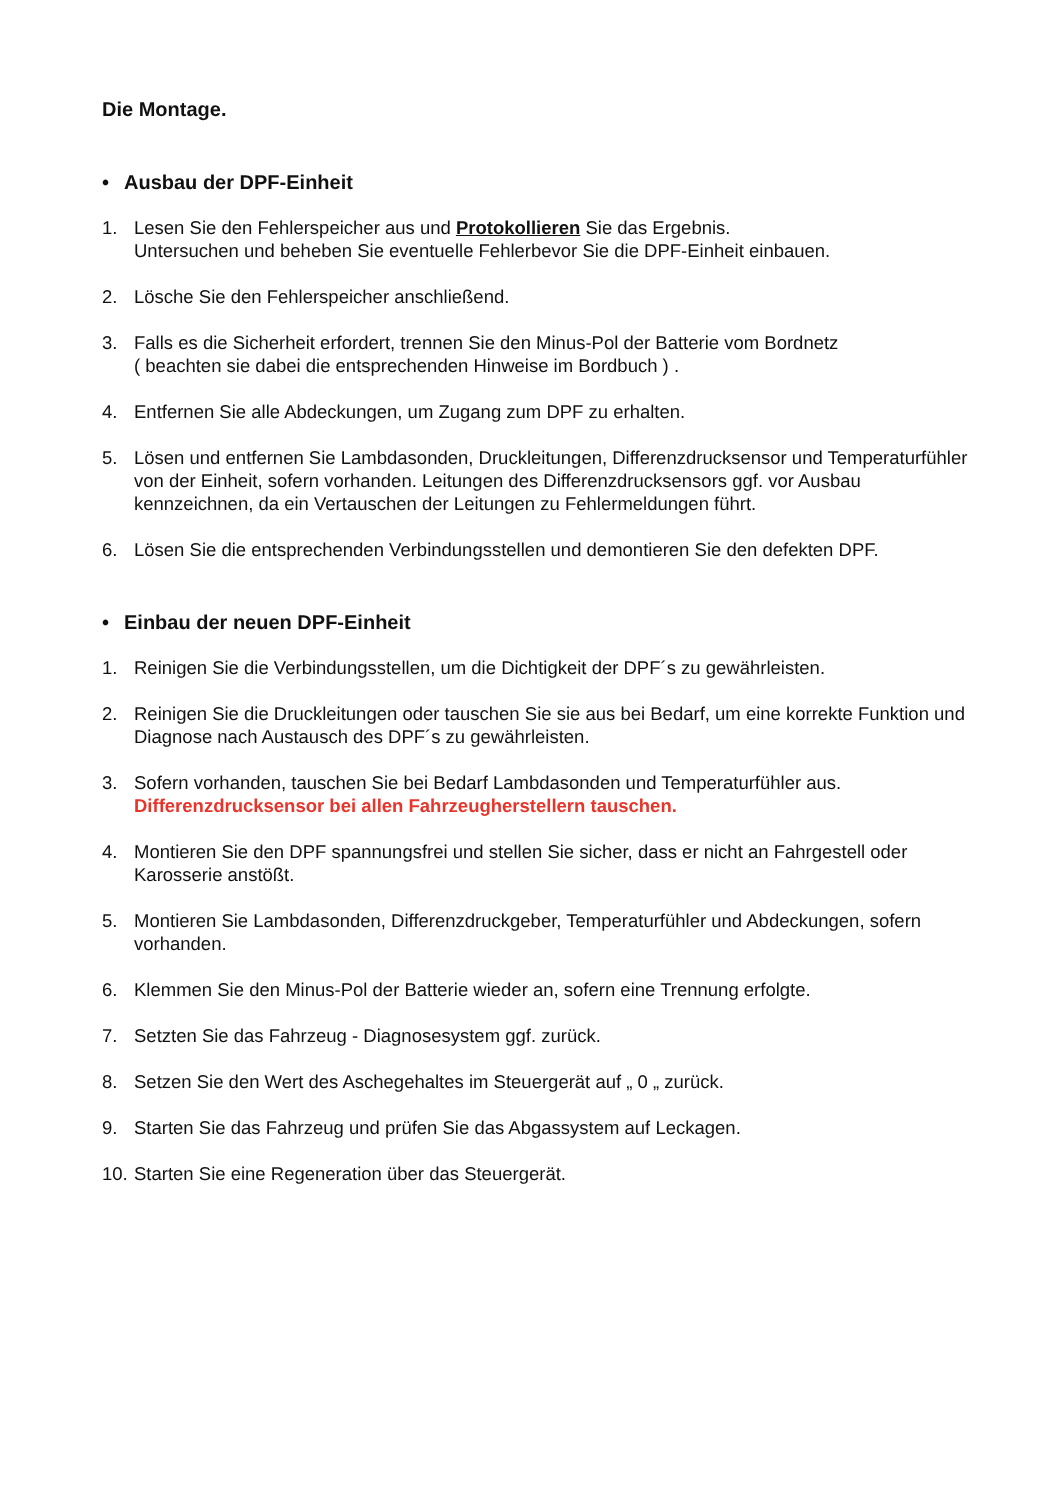Die Montage.
• Ausbau der DPF-Einheit
1. Lesen Sie den Fehlerspeicher aus und Protokollieren Sie das Ergebnis.
Untersuchen und beheben Sie eventuelle Fehlerbevor Sie die DPF-Einheit einbauen.
2. Lösche Sie den Fehlerspeicher anschließend.
3. Falls es die Sicherheit erfordert, trennen Sie den Minus-Pol der Batterie vom Bordnetz
( beachten sie dabei die entsprechenden Hinweise im Bordbuch ) .
4. Entfernen Sie alle Abdeckungen, um Zugang zum DPF zu erhalten.
5. Lösen und entfernen Sie Lambdasonden, Druckleitungen, Differenzdrucksensor und Temperaturfühler von der Einheit, sofern vorhanden. Leitungen des Differenzdrucksensors ggf. vor Ausbau kennzeichnen, da ein Vertauschen der Leitungen zu Fehlermeldungen führt.
6. Lösen Sie die entsprechenden Verbindungsstellen und demontieren Sie den defekten DPF.
• Einbau der neuen DPF-Einheit
1. Reinigen Sie die Verbindungsstellen, um die Dichtigkeit der DPF´s zu gewährleisten.
2. Reinigen Sie die Druckleitungen oder tauschen Sie sie aus bei Bedarf, um eine korrekte Funktion und Diagnose nach Austausch des DPF´s zu gewährleisten.
3. Sofern vorhanden, tauschen Sie bei Bedarf Lambdasonden und Temperaturfühler aus.
Differenzdrucksensor bei allen Fahrzeugherstellern tauschen.
4. Montieren Sie den DPF spannungsfrei und stellen Sie sicher, dass er nicht an Fahrgestell oder Karosserie anstößt.
5. Montieren Sie Lambdasonden, Differenzdruckgeber, Temperaturfühler und Abdeckungen, sofern vorhanden.
6. Klemmen Sie den Minus-Pol der Batterie wieder an, sofern eine Trennung erfolgte.
7. Setzten Sie das Fahrzeug - Diagnosesystem ggf. zurück.
8. Setzen Sie den Wert des Aschegehaltes im Steuergerät auf „ 0 „ zurück.
9. Starten Sie das Fahrzeug und prüfen Sie das Abgassystem auf Leckagen.
10.
Starten Sie eine Regeneration über das Steuergerät.